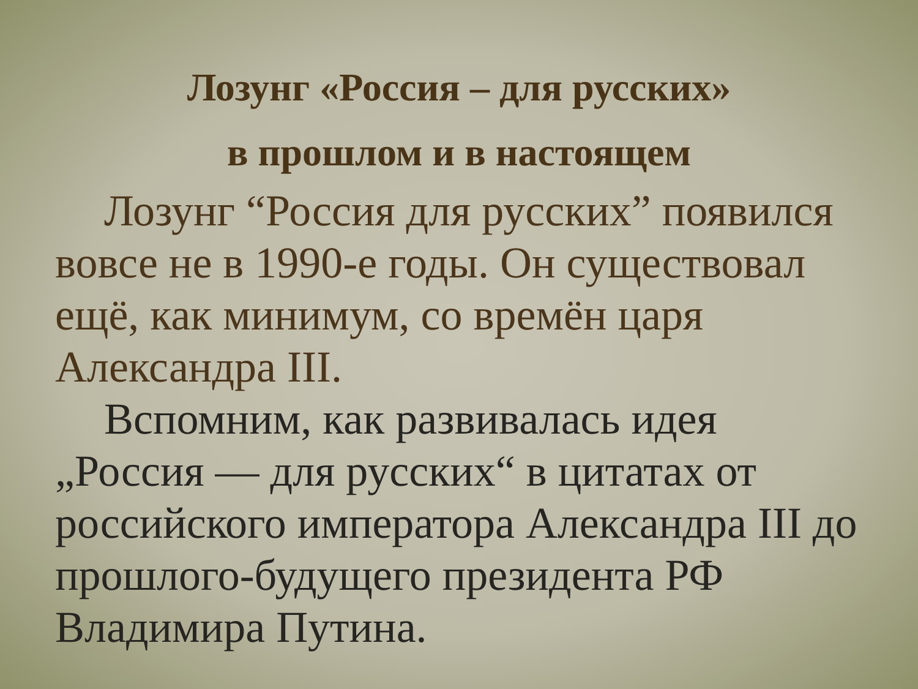Лозунг «Россия – для русских»
в прошлом и в настоящем
Лозунг “Россия для русских” появился вовсе не в 1990-е годы. Он существовал ещё, как минимум, со времён царя Александра III.
Вспомним, как развивалась идея „Россия — для русских“ в цитатах от российского императора Александра III до прошлого-будущего президента РФ Владимира Путина.